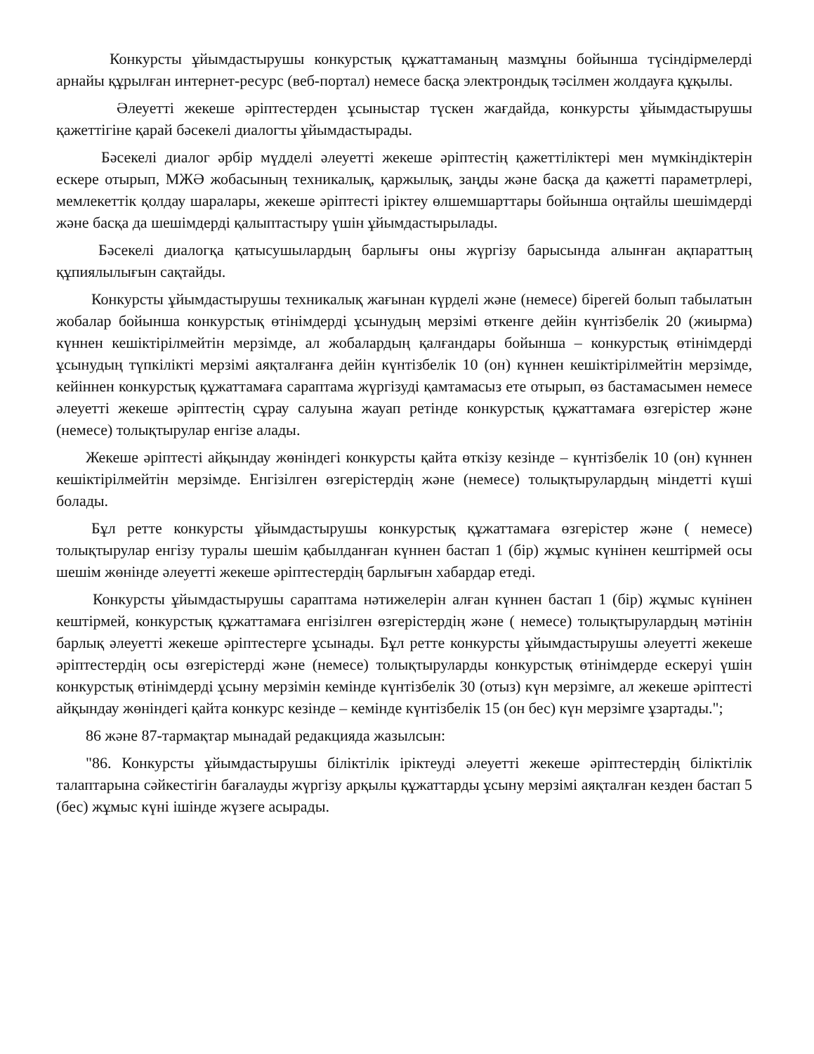Конкурсты ұйымдастырушы конкурстық құжаттаманың мазмұны бойынша түсіндірмелерді арнайы құрылған интернет-ресурс (веб-портал) немесе басқа электрондық тәсілмен жолдауға құқылы.
Әлеуетті жекеше әріптестерден ұсыныстар түскен жағдайда, конкурсты ұйымдастырушы қажеттігіне қарай бәсекелі диалогты ұйымдастырады.
Бәсекелі диалог әрбір мүдделі әлеуетті жекеше әріптестің қажеттіліктері мен мүмкіндіктерін ескере отырып, МЖӘ жобасының техникалық, қаржылық, заңды және басқа да қажетті параметрлері, мемлекеттік қолдау шаралары, жекеше әріптесті іріктеу өлшемшарттары бойынша оңтайлы шешімдерді және басқа да шешімдерді қалыптастыру үшін ұйымдастырылады.
Бәсекелі диалогқа қатысушылардың барлығы оны жүргізу барысында алынған ақпараттың құпиялылығын сақтайды.
Конкурсты ұйымдастырушы техникалық жағынан күрделі және (немесе) бірегей болып табылатын жобалар бойынша конкурстық өтінімдерді ұсынудың мерзімі өткенге дейін күнтізбелік 20 (жиырма) күннен кешіктірілмейтін мерзімде, ал жобалардың қалғандары бойынша – конкурстық өтінімдерді ұсынудың түпкілікті мерзімі аяқталғанға дейін күнтізбелік 10 (он) күннен кешіктірілмейтін мерзімде, кейіннен конкурстық құжаттамаға сараптама жүргізуді қамтамасыз ете отырып, өз бастамасымен немесе әлеуетті жекеше әріптестің сұрау салуына жауап ретінде конкурстық құжаттамаға өзгерістер және (немесе) толықтырулар енгізе алады.
Жекеше әріптесті айқындау жөніндегі конкурсты қайта өткізу кезінде – күнтізбелік 10 (он) күннен кешіктірілмейтін мерзімде. Енгізілген өзгерістердің және (немесе) толықтырулардың міндетті күші болады.
Бұл ретте конкурсты ұйымдастырушы конкурстық құжаттамаға өзгерістер және ( немесе) толықтырулар енгізу туралы шешім қабылданған күннен бастап 1 (бір) жұмыс күнінен кештірмей осы шешім жөнінде әлеуетті жекеше әріптестердің барлығын хабардар етеді.
Конкурсты ұйымдастырушы сараптама нәтижелерін алған күннен бастап 1 (бір) жұмыс күнінен кештірмей, конкурстық құжаттамаға енгізілген өзгерістердің және ( немесе) толықтырулардың мәтінін барлық әлеуетті жекеше әріптестерге ұсынады. Бұл ретте конкурсты ұйымдастырушы әлеуетті жекеше әріптестердің осы өзгерістерді және (немесе) толықтыруларды конкурстық өтінімдерде ескеруі үшін конкурстық өтінімдерді ұсыну мерзімін кемінде күнтізбелік 30 (отыз) күн мерзімге, ал жекеше әріптесті айқындау жөніндегі қайта конкурс кезінде – кемінде күнтізбелік 15 (он бес) күн мерзімге ұзартады.";
86 және 87-тармақтар мынадай редакцияда жазылсын:
"86. Конкурсты ұйымдастырушы біліктілік іріктеуді әлеуетті жекеше әріптестердің біліктілік талаптарына сәйкестігін бағалауды жүргізу арқылы құжаттарды ұсыну мерзімі аяқталған кезден бастап 5 (бес) жұмыс күні ішінде жүзеге асырады.